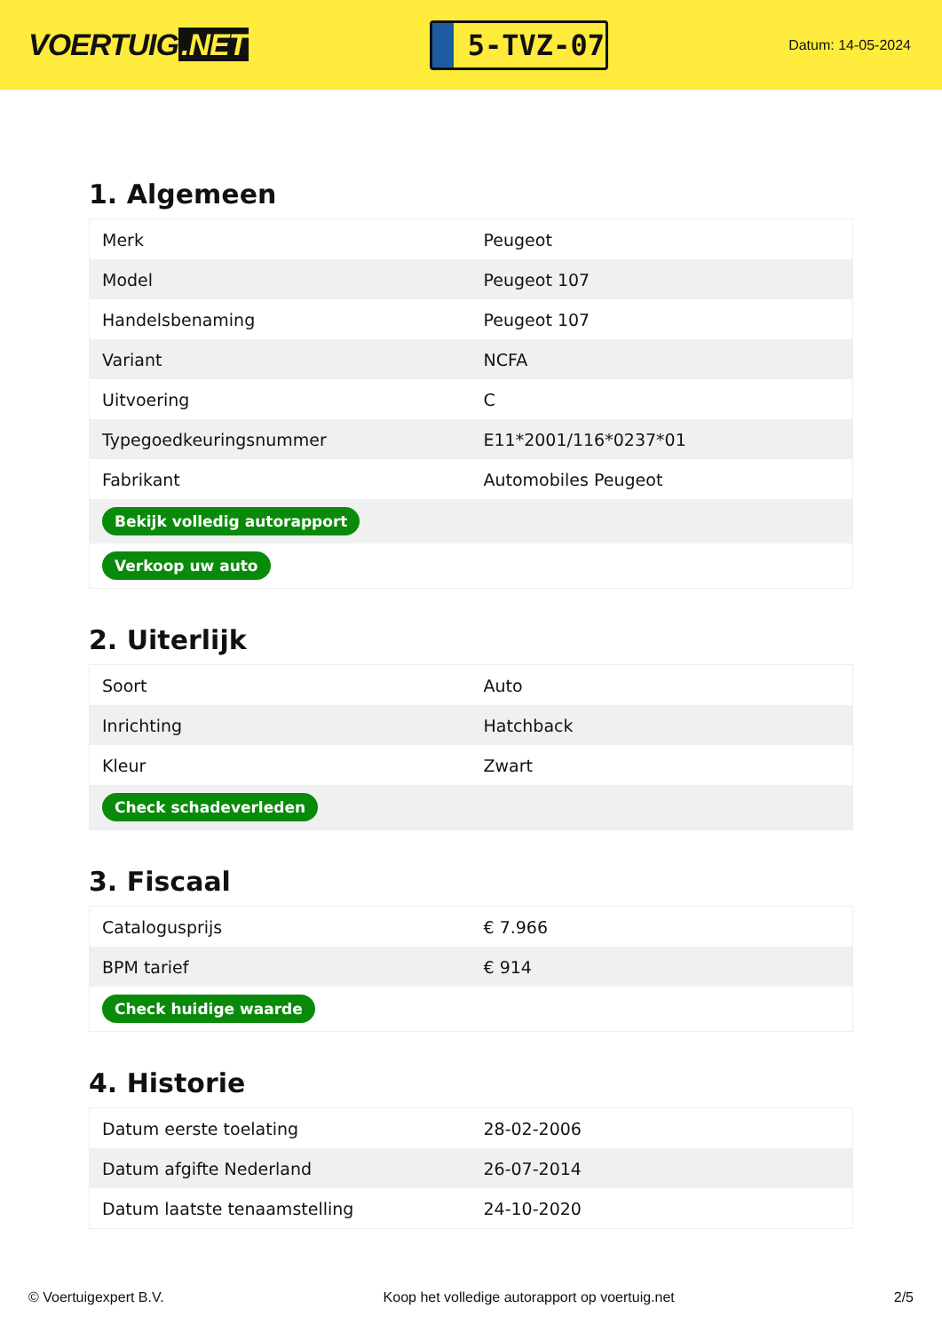VOERTUIG.NET
5-TVZ-07
Datum: 14-05-2024
1. Algemeen
| Merk | Peugeot |
| Model | Peugeot 107 |
| Handelsbenaming | Peugeot 107 |
| Variant | NCFA |
| Uitvoering | C |
| Typegoedkeuringsnummer | E11*2001/116*0237*01 |
| Fabrikant | Automobiles Peugeot |
| Bekijk volledig autorapport | |
| Verkoop uw auto | |
2. Uiterlijk
| Soort | Auto |
| Inrichting | Hatchback |
| Kleur | Zwart |
| Check schadeverleden | |
3. Fiscaal
| Catalogusprijs | € 7.966 |
| BPM tarief | € 914 |
| Check huidige waarde | |
4. Historie
| Datum eerste toelating | 28-02-2006 |
| Datum afgifte Nederland | 26-07-2014 |
| Datum laatste tenaamstelling | 24-10-2020 |
© Voertuigexpert B.V. Koop het volledige autorapport op voertuig.net 2/5